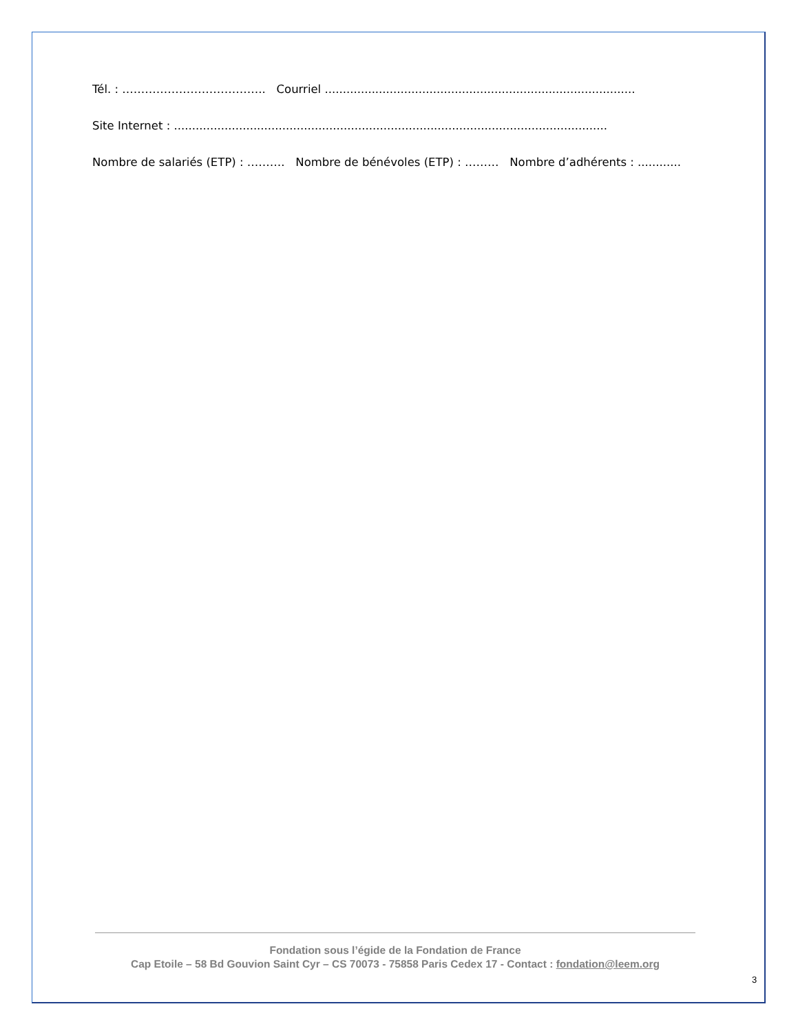Tél. : ……………………………….. Courriel ......................................................................................
Site Internet : ........................................................................................................................
Nombre de salariés (ETP) : ………. Nombre de bénévoles (ETP) : ……… Nombre d’adhérents : ............
Fondation sous l’égide de la Fondation de France
Cap Etoile – 58 Bd Gouvion Saint Cyr – CS 70073 - 75858 Paris Cedex 17 - Contact : fondation@leem.org
3